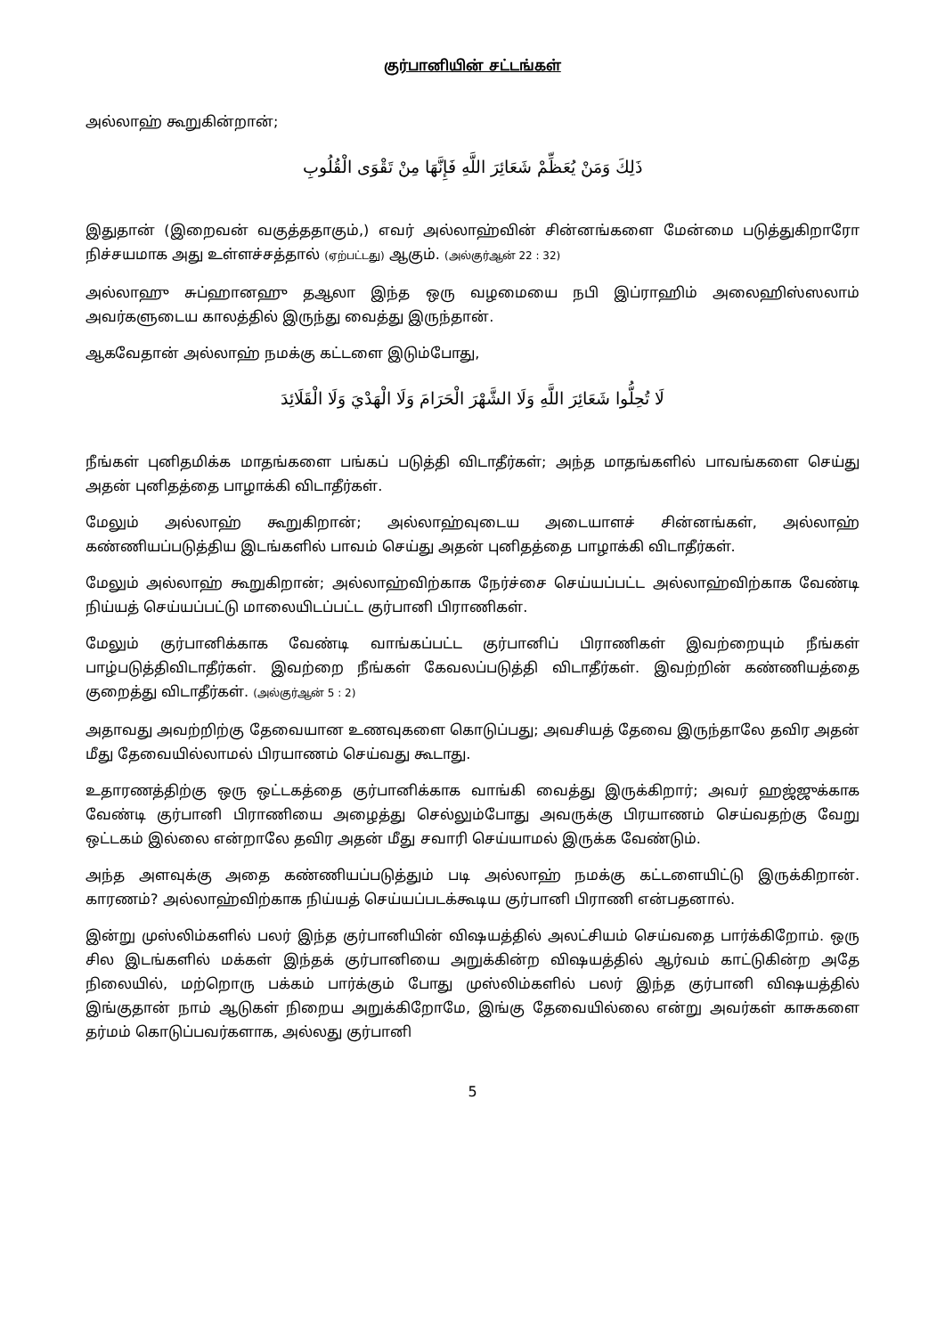குர்பானியின் சட்டங்கள்
அல்லாஹ் கூறுகின்றான்;
ذَلِكَ وَمَنْ يُعَظِّمْ شَعَائِرَ اللَّهِ فَإِنَّهَا مِنْ تَقْوَى الْقُلُوبِ
இதுதான் (இறைவன் வகுத்ததாகும்,) எவர் அல்லாஹ்வின் சின்னங்களை மேன்மை படுத்துகிறாரோ நிச்சயமாக அது உள்ளச்சத்தால் (ஏற்பட்டது) ஆகும். (அல்குர்ஆன் 22 : 32)
அல்லாஹு சுப்ஹானஹு தஆலா இந்த ஒரு வழமையை நபி இப்ராஹிம் அலைஹிஸ்ஸலாம் அவர்களுடைய காலத்தில் இருந்து வைத்து இருந்தான்.
ஆகவேதான் அல்லாஹ் நமக்கு கட்டளை இடும்போது,
لَا تُحِلُّوا شَعَائِرَ اللَّهِ وَلَا الشَّهْرَ الْحَرَامَ وَلَا الْهَدْيَ وَلَا الْقَلَائِدَ
நீங்கள் புனிதமிக்க மாதங்களை பங்கப் படுத்தி விடாதீர்கள்; அந்த மாதங்களில் பாவங்களை செய்து அதன் புனிதத்தை பாழாக்கி விடாதீர்கள்.
மேலும் அல்லாஹ் கூறுகிறான்; அல்லாஹ்வுடைய அடையாளச் சின்னங்கள், அல்லாஹ் கண்ணியப்படுத்திய இடங்களில் பாவம் செய்து அதன் புனிதத்தை பாழாக்கி விடாதீர்கள்.
மேலும் அல்லாஹ் கூறுகிறான்; அல்லாஹ்விற்காக நேர்ச்சை செய்யப்பட்ட அல்லாஹ்விற்காக வேண்டி நிய்யத் செய்யப்பட்டு மாலையிடப்பட்ட குர்பானி பிராணிகள்.
மேலும் குர்பானிக்காக வேண்டி வாங்கப்பட்ட குர்பானிப் பிராணிகள் இவற்றையும் நீங்கள் பாழ்படுத்திவிடாதீர்கள். இவற்றை நீங்கள் கேவலப்படுத்தி விடாதீர்கள். இவற்றின் கண்ணியத்தை குறைத்து விடாதீர்கள். (அல்குர்ஆன் 5 : 2)
அதாவது அவற்றிற்கு தேவையான உணவுகளை கொடுப்பது; அவசியத் தேவை இருந்தாலே தவிர அதன் மீது தேவையில்லாமல் பிரயாணம் செய்வது கூடாது.
உதாரணத்திற்கு ஒரு ஒட்டகத்தை குர்பானிக்காக வாங்கி வைத்து இருக்கிறார்; அவர் ஹஜ்ஜுக்காக வேண்டி குர்பானி பிராணியை அழைத்து செல்லும்போது அவருக்கு பிரயாணம் செய்வதற்கு வேறு ஒட்டகம் இல்லை என்றாலே தவிர அதன் மீது சவாரி செய்யாமல் இருக்க வேண்டும்.
அந்த அளவுக்கு அதை கண்ணியப்படுத்தும் படி அல்லாஹ் நமக்கு கட்டளையிட்டு இருக்கிறான். காரணம்? அல்லாஹ்விற்காக நிய்யத் செய்யப்படக்கூடிய குர்பானி பிராணி என்பதனால்.
இன்று முஸ்லிம்களில் பலர் இந்த குர்பானியின் விஷயத்தில் அலட்சியம் செய்வதை பார்க்கிறோம். ஒரு சில இடங்களில் மக்கள் இந்தக் குர்பானியை அறுக்கின்ற விஷயத்தில் ஆர்வம் காட்டுகின்ற அதே நிலையில், மற்றொரு பக்கம் பார்க்கும் போது முஸ்லிம்களில் பலர் இந்த குர்பானி விஷயத்தில் இங்குதான் நாம் ஆடுகள் நிறைய அறுக்கிறோமே, இங்கு தேவையில்லை என்று அவர்கள் காசுகளை தர்மம் கொடுப்பவர்களாக, அல்லது குர்பானி
5